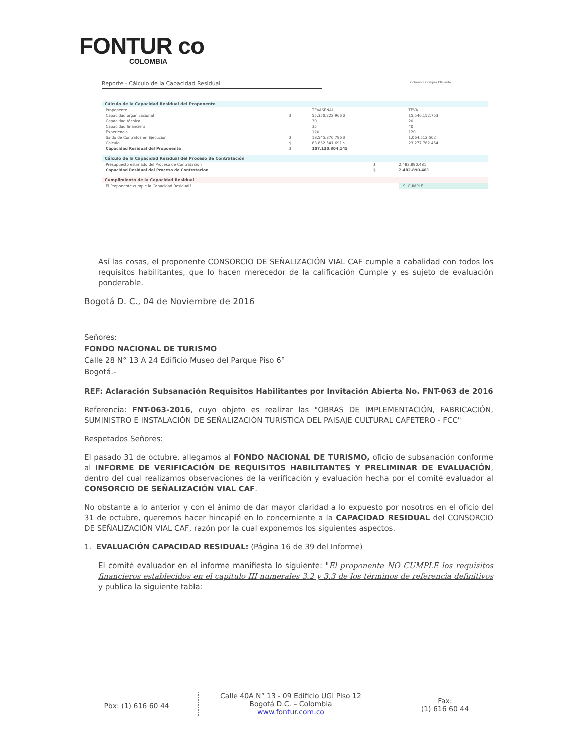FONTUR co
COLOMBIA
Reporte - Cálculo de la Capacidad Residual
Colombia Compra Eficiente
Cálculo de la Capacidad Residual del Proponente
| Proponente | | TEVASEÑAL | TEVA |
| Capacidad organizacional | $ | 55.350.222.966 $ | 15.540.152.753 |
| Capacidad técnica | | 30 | 20 |
| Capacidad financiera | | 35 | 40 |
| Experiencia | | 120 | 120 |
| Saldo de Contratos en Ejecución | $ | 18.545.370.796 $ | 1.064.512.502 |
| Calculo | $ | 83.852.541.691 $ | 23.277.762.454 |
| Capacidad Residual del Proponente | $ | 107.130.304.145 | |
Cálculo de la Capacidad Residual del Proceso de Contratación
| Presupuesto estimado del Proceso de Contratacion | $ | 2.482.890.481 |
| Capacidad Residual del Proceso de Contratacion | $ | 2.482.890.481 |
Cumplimiento de la Capacidad Residual
| El Proponente cumple la Capacidad Residual? | SI CUMPLE |
Así las cosas, el proponente CONSORCIO DE SEÑALIZACIÓN VIAL CAF cumple a cabalidad con todos los requisitos habilitantes, que lo hacen merecedor de la calificación Cumple y es sujeto de evaluación ponderable.
Bogotá D. C., 04 de Noviembre de 2016
Señores:
FONDO NACIONAL DE TURISMO
Calle 28 N° 13 A 24 Edificio Museo del Parque Piso 6°
Bogotá.-
REF: Aclaración Subsanación Requisitos Habilitantes por Invitación Abierta No. FNT-063 de 2016
Referencia: FNT-063-2016, cuyo objeto es realizar las "OBRAS DE IMPLEMENTACIÓN, FABRICACIÓN, SUMINISTRO E INSTALACIÓN DE SEÑALIZACIÓN TURISTICA DEL PAISAJE CULTURAL CAFETERO - FCC"
Respetados Señores:
El pasado 31 de octubre, allegamos al FONDO NACIONAL DE TURISMO, oficio de subsanación conforme al INFORME DE VERIFICACIÓN DE REQUISITOS HABILITANTES Y PRELIMINAR DE EVALUACIÓN, dentro del cual realizamos observaciones de la verificación y evaluación hecha por el comité evaluador al CONSORCIO DE SEÑALIZACIÓN VIAL CAF.
No obstante a lo anterior y con el ánimo de dar mayor claridad a lo expuesto por nosotros en el oficio del 31 de octubre, queremos hacer hincapié en lo concerniente a la CAPACIDAD RESIDUAL del CONSORCIO DE SEÑALIZACIÓN VIAL CAF, razón por la cual exponemos los siguientes aspectos.
1. EVALUACIÓN CAPACIDAD RESIDUAL: (Página 16 de 39 del Informe)
El comité evaluador en el informe manifiesta lo siguiente: "El proponente NO CUMPLE los requisitos financieros establecidos en el capítulo III numerales 3.2 y 3.3 de los términos de referencia definitivos y publica la siguiente tabla:
Pbx: (1) 616 60 44
Calle 40A N° 13 - 09 Edificio UGI Piso 12
Bogotá D.C. – Colombia
www.fontur.com.co
Fax:
(1) 616 60 44